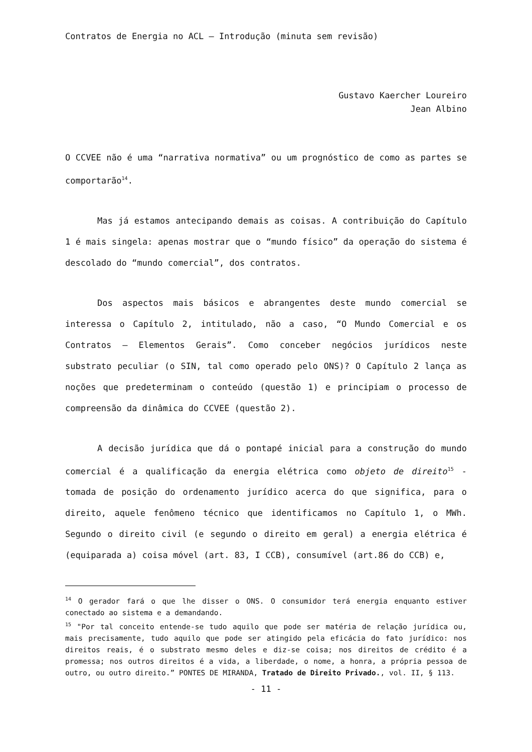Contratos de Energia no ACL – Introdução (minuta sem revisão)
Gustavo Kaercher Loureiro
Jean Albino
O CCVEE não é uma “narrativa normativa” ou um prognóstico de como as partes se comportarão<sup>14</sup>.
Mas já estamos antecipando demais as coisas. A contribuição do Capítulo 1 é mais singela: apenas mostrar que o “mundo físico” da operação do sistema é descolado do “mundo comercial”, dos contratos.
Dos aspectos mais básicos e abrangentes deste mundo comercial se interessa o Capítulo 2, intitulado, não a caso, “O Mundo Comercial e os Contratos – Elementos Gerais”. Como conceber negócios jurídicos neste substrato peculiar (o SIN, tal como operado pelo ONS)? O Capítulo 2 lança as noções que predeterminam o conteúdo (questão 1) e principiam o processo de compreensão da dinâmica do CCVEE (questão 2).
A decisão jurídica que dá o pontapé inicial para a construção do mundo comercial é a qualificação da energia elétrica como objeto de direito<sup>15</sup> - tomada de posição do ordenamento jurídico acerca do que significa, para o direito, aquele fenômeno técnico que identificamos no Capítulo 1, o MWh. Segundo o direito civil (e segundo o direito em geral) a energia elétrica é (equiparada a) coisa móvel (art. 83, I CCB), consumível (art.86 do CCB) e,
<sup>14</sup> O gerador fará o que lhe disser o ONS. O consumidor terá energia enquanto estiver conectado ao sistema e a demandando.
<sup>15</sup> "Por tal conceito entende-se tudo aquilo que pode ser matéria de relação jurídica ou, mais precisamente, tudo aquilo que pode ser atingido pela eficácia do fato jurídico: nos direitos reais, é o substrato mesmo deles e diz-se coisa; nos direitos de crédito é a promessa; nos outros direitos é a vida, a liberdade, o nome, a honra, a própria pessoa de outro, ou outro direito.” PONTES DE MIRANDA, Tratado de Direito Privado., vol. II, § 113.
- 11 -